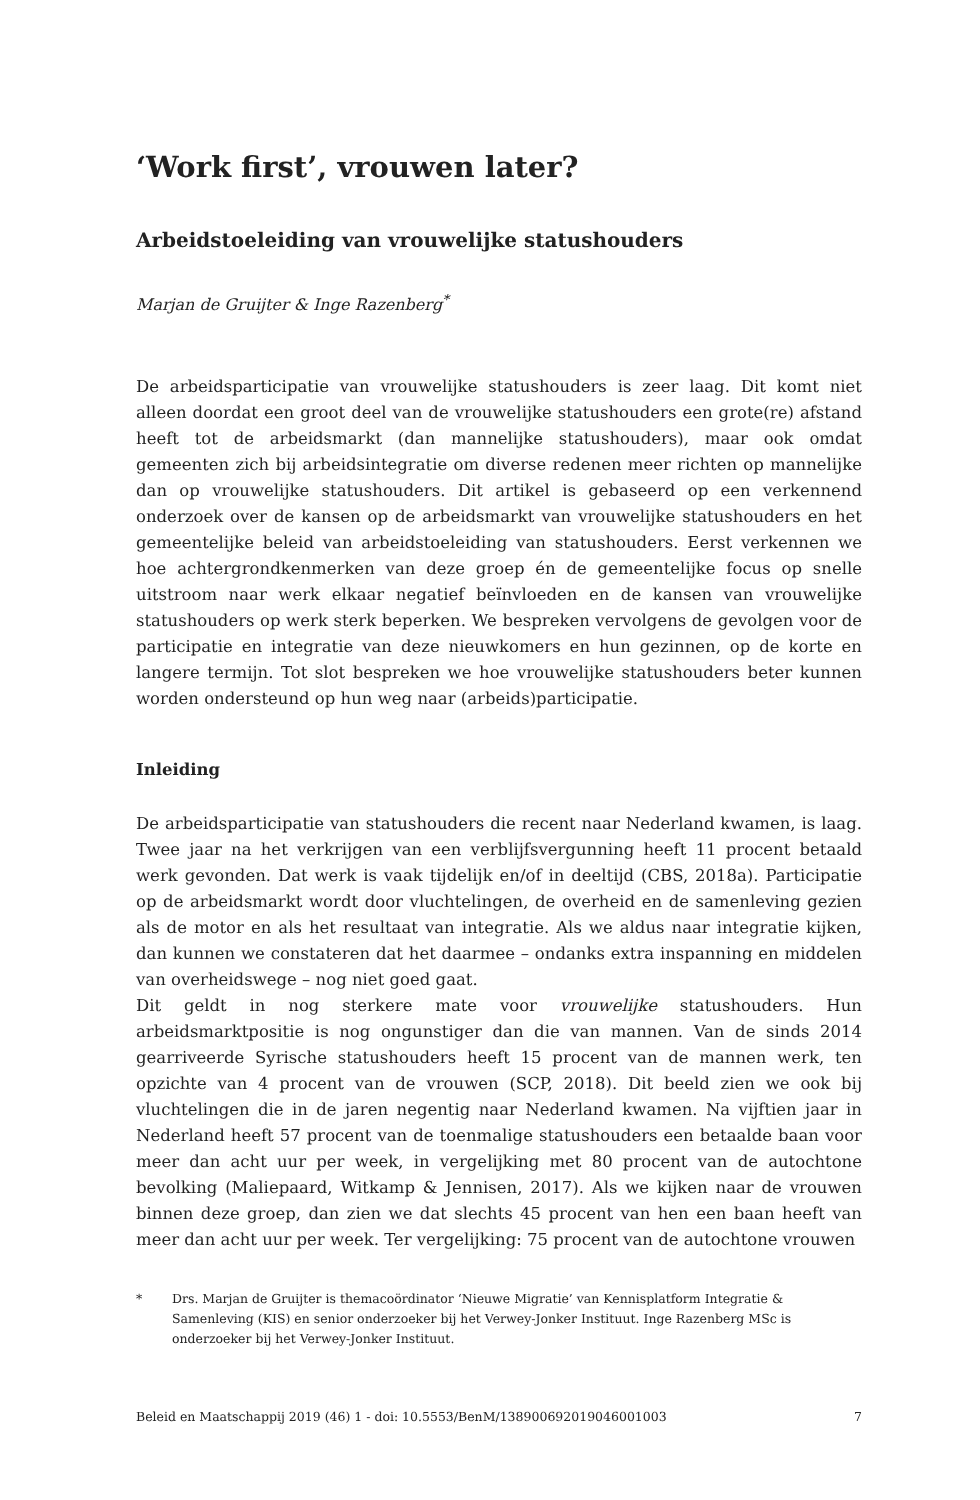‘Work first’, vrouwen later?
Arbeidstoeleiding van vrouwelijke statushouders
Marjan de Gruijter & Inge Razenberg<sup>*</sup>
De arbeidsparticipatie van vrouwelijke statushouders is zeer laag. Dit komt niet alleen doordat een groot deel van de vrouwelijke statushouders een grote(re) afstand heeft tot de arbeidsmarkt (dan mannelijke statushouders), maar ook omdat gemeenten zich bij arbeidsintegratie om diverse redenen meer richten op mannelijke dan op vrouwelijke statushouders. Dit artikel is gebaseerd op een verkennend onderzoek over de kansen op de arbeidsmarkt van vrouwelijke statushouders en het gemeentelijke beleid van arbeidstoeleiding van statushouders. Eerst verkennen we hoe achtergrondkenmerken van deze groep én de gemeentelijke focus op snelle uitstroom naar werk elkaar negatief beïnvloeden en de kansen van vrouwelijke statushouders op werk sterk beperken. We bespreken vervolgens de gevolgen voor de participatie en integratie van deze nieuwkomers en hun gezinnen, op de korte en langere termijn. Tot slot bespreken we hoe vrouwelijke statushouders beter kunnen worden ondersteund op hun weg naar (arbeids)participatie.
Inleiding
De arbeidsparticipatie van statushouders die recent naar Nederland kwamen, is laag. Twee jaar na het verkrijgen van een verblijfsvergunning heeft 11 procent betaald werk gevonden. Dat werk is vaak tijdelijk en/of in deeltijd (CBS, 2018a). Participatie op de arbeidsmarkt wordt door vluchtelingen, de overheid en de samenleving gezien als de motor en als het resultaat van integratie. Als we aldus naar integratie kijken, dan kunnen we constateren dat het daarmee – ondanks extra inspanning en middelen van overheidswege – nog niet goed gaat.
Dit geldt in nog sterkere mate voor vrouwelijke statushouders. Hun arbeidsmarktpositie is nog ongunstiger dan die van mannen. Van de sinds 2014 gearriveerde Syrische statushouders heeft 15 procent van de mannen werk, ten opzichte van 4 procent van de vrouwen (SCP, 2018). Dit beeld zien we ook bij vluchtelingen die in de jaren negentig naar Nederland kwamen. Na vijftien jaar in Nederland heeft 57 procent van de toenmalige statushouders een betaalde baan voor meer dan acht uur per week, in vergelijking met 80 procent van de autochtone bevolking (Maliepaard, Witkamp & Jennisen, 2017). Als we kijken naar de vrouwen binnen deze groep, dan zien we dat slechts 45 procent van hen een baan heeft van meer dan acht uur per week. Ter vergelijking: 75 procent van de autochtone vrouwen
* Drs. Marjan de Gruijter is themacoördinator ‘Nieuwe Migratie’ van Kennisplatform Integratie & Samenleving (KIS) en senior onderzoeker bij het Verwey-Jonker Instituut. Inge Razenberg MSc is onderzoeker bij het Verwey-Jonker Instituut.
Beleid en Maatschappij 2019 (46) 1 - doi: 10.5553/BenM/138900692019046001003 7